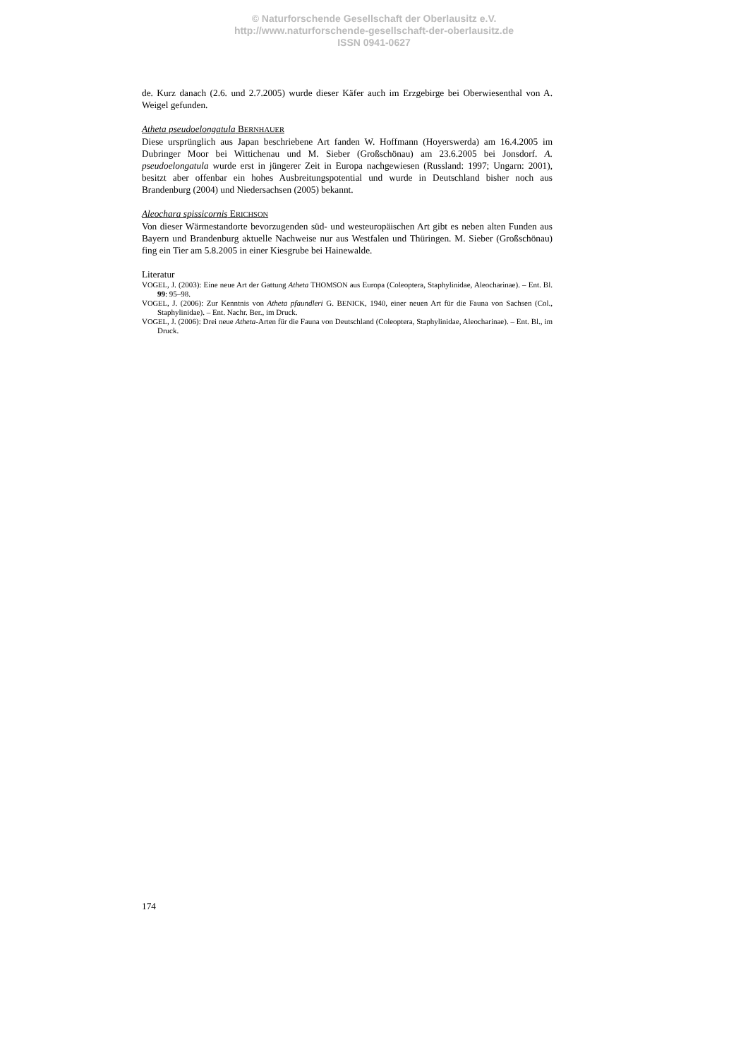© Naturforschende Gesellschaft der Oberlausitz e.V.
http://www.naturforschende-gesellschaft-der-oberlausitz.de
ISSN 0941-0627
de. Kurz danach (2.6. und 2.7.2005) wurde dieser Käfer auch im Erzgebirge bei Oberwiesenthal von A. Weigel gefunden.
Atheta pseudoelongatula BERNHAUER
Diese ursprünglich aus Japan beschriebene Art fanden W. Hoffmann (Hoyerswerda) am 16.4.2005 im Dubringer Moor bei Wittichenau und M. Sieber (Großschönau) am 23.6.2005 bei Jonsdorf. A. pseudoelongatula wurde erst in jüngerer Zeit in Europa nachgewiesen (Russland: 1997; Ungarn: 2001), besitzt aber offenbar ein hohes Ausbreitungspotential und wurde in Deutschland bisher noch aus Brandenburg (2004) und Niedersachsen (2005) bekannt.
Aleochara spissicornis ERICHSON
Von dieser Wärmestandorte bevorzugenden süd- und westeuropäischen Art gibt es neben alten Funden aus Bayern und Brandenburg aktuelle Nachweise nur aus Westfalen und Thüringen. M. Sieber (Großschönau) fing ein Tier am 5.8.2005 in einer Kiesgrube bei Hainewalde.
Literatur
VOGEL, J. (2003): Eine neue Art der Gattung Atheta THOMSON aus Europa (Coleoptera, Staphylinidae, Aleocharinae). – Ent. Bl. 99: 95–98.
VOGEL, J. (2006): Zur Kenntnis von Atheta pfaundleri G. BENICK, 1940, einer neuen Art für die Fauna von Sachsen (Col., Staphylinidae). – Ent. Nachr. Ber., im Druck.
VOGEL, J. (2006): Drei neue Atheta-Arten für die Fauna von Deutschland (Coleoptera, Staphylinidae, Aleocharinae). – Ent. Bl., im Druck.
174